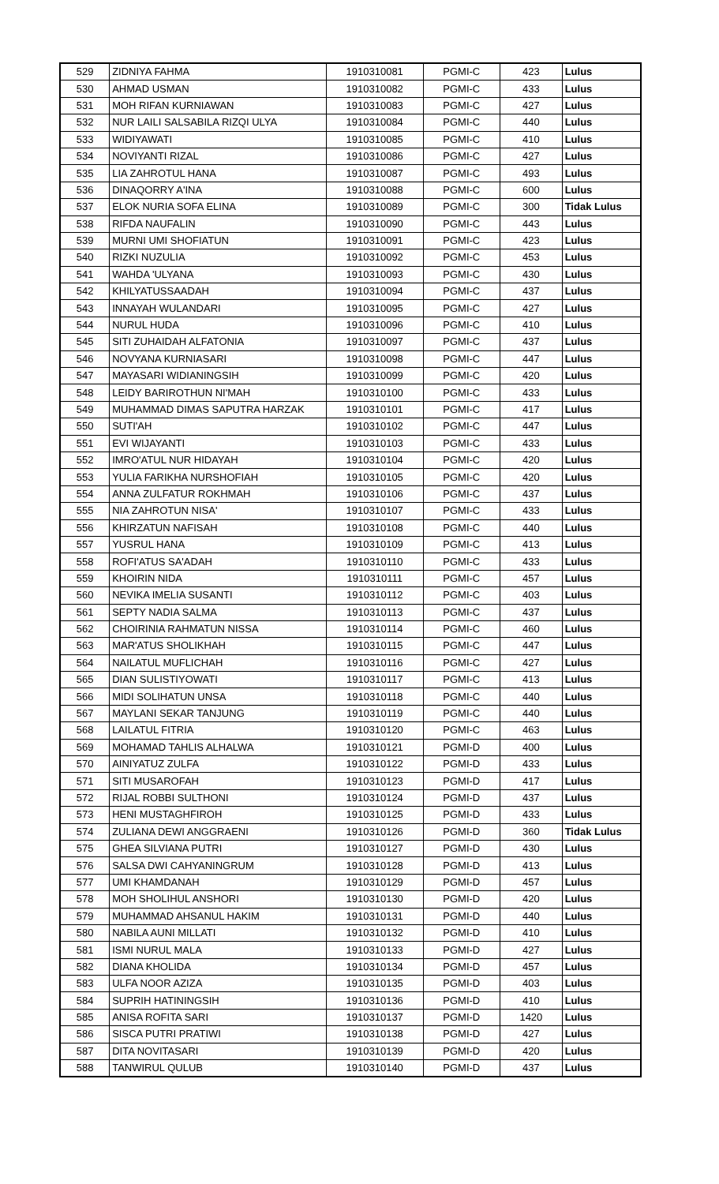| 529 | ZIDNIYA FAHMA | 1910310081 | PGMI-C | 423 | Lulus |
| 530 | AHMAD USMAN | 1910310082 | PGMI-C | 433 | Lulus |
| 531 | MOH RIFAN KURNIAWAN | 1910310083 | PGMI-C | 427 | Lulus |
| 532 | NUR LAILI SALSABILA RIZQI ULYA | 1910310084 | PGMI-C | 440 | Lulus |
| 533 | WIDIYAWATI | 1910310085 | PGMI-C | 410 | Lulus |
| 534 | NOVIYANTI RIZAL | 1910310086 | PGMI-C | 427 | Lulus |
| 535 | LIA ZAHROTUL HANA | 1910310087 | PGMI-C | 493 | Lulus |
| 536 | DINAQORRY A'INA | 1910310088 | PGMI-C | 600 | Lulus |
| 537 | ELOK NURIA SOFA ELINA | 1910310089 | PGMI-C | 300 | Tidak Lulus |
| 538 | RIFDA NAUFALIN | 1910310090 | PGMI-C | 443 | Lulus |
| 539 | MURNI UMI SHOFIATUN | 1910310091 | PGMI-C | 423 | Lulus |
| 540 | RIZKI NUZULIA | 1910310092 | PGMI-C | 453 | Lulus |
| 541 | WAHDA 'ULYANA | 1910310093 | PGMI-C | 430 | Lulus |
| 542 | KHILYATUSSAADAH | 1910310094 | PGMI-C | 437 | Lulus |
| 543 | INNAYAH WULANDARI | 1910310095 | PGMI-C | 427 | Lulus |
| 544 | NURUL HUDA | 1910310096 | PGMI-C | 410 | Lulus |
| 545 | SITI ZUHAIDAH ALFATONIA | 1910310097 | PGMI-C | 437 | Lulus |
| 546 | NOVYANA KURNIASARI | 1910310098 | PGMI-C | 447 | Lulus |
| 547 | MAYASARI WIDIANINGSIH | 1910310099 | PGMI-C | 420 | Lulus |
| 548 | LEIDY BARIROTHUN NI'MAH | 1910310100 | PGMI-C | 433 | Lulus |
| 549 | MUHAMMAD DIMAS SAPUTRA HARZAK | 1910310101 | PGMI-C | 417 | Lulus |
| 550 | SUTI'AH | 1910310102 | PGMI-C | 447 | Lulus |
| 551 | EVI WIJAYANTI | 1910310103 | PGMI-C | 433 | Lulus |
| 552 | IMRO'ATUL NUR HIDAYAH | 1910310104 | PGMI-C | 420 | Lulus |
| 553 | YULIA FARIKHA NURSHOFIAH | 1910310105 | PGMI-C | 420 | Lulus |
| 554 | ANNA ZULFATUR ROKHMAH | 1910310106 | PGMI-C | 437 | Lulus |
| 555 | NIA ZAHROTUN NISA' | 1910310107 | PGMI-C | 433 | Lulus |
| 556 | KHIRZATUN NAFISAH | 1910310108 | PGMI-C | 440 | Lulus |
| 557 | YUSRUL HANA | 1910310109 | PGMI-C | 413 | Lulus |
| 558 | ROFI'ATUS SA'ADAH | 1910310110 | PGMI-C | 433 | Lulus |
| 559 | KHOIRIN NIDA | 1910310111 | PGMI-C | 457 | Lulus |
| 560 | NEVIKA IMELIA SUSANTI | 1910310112 | PGMI-C | 403 | Lulus |
| 561 | SEPTY NADIA SALMA | 1910310113 | PGMI-C | 437 | Lulus |
| 562 | CHOIRINIA RAHMATUN NISSA | 1910310114 | PGMI-C | 460 | Lulus |
| 563 | MAR'ATUS SHOLIKHAH | 1910310115 | PGMI-C | 447 | Lulus |
| 564 | NAILATUL MUFLICHAH | 1910310116 | PGMI-C | 427 | Lulus |
| 565 | DIAN SULISTIYOWATI | 1910310117 | PGMI-C | 413 | Lulus |
| 566 | MIDI SOLIHATUN UNSA | 1910310118 | PGMI-C | 440 | Lulus |
| 567 | MAYLANI SEKAR TANJUNG | 1910310119 | PGMI-C | 440 | Lulus |
| 568 | LAILATUL FITRIA | 1910310120 | PGMI-C | 463 | Lulus |
| 569 | MOHAMAD TAHLIS ALHALWA | 1910310121 | PGMI-D | 400 | Lulus |
| 570 | AINIYATUZ ZULFA | 1910310122 | PGMI-D | 433 | Lulus |
| 571 | SITI MUSAROFAH | 1910310123 | PGMI-D | 417 | Lulus |
| 572 | RIJAL ROBBI SULTHONI | 1910310124 | PGMI-D | 437 | Lulus |
| 573 | HENI MUSTAGHFIROH | 1910310125 | PGMI-D | 433 | Lulus |
| 574 | ZULIANA DEWI ANGGRAENI | 1910310126 | PGMI-D | 360 | Tidak Lulus |
| 575 | GHEA SILVIANA PUTRI | 1910310127 | PGMI-D | 430 | Lulus |
| 576 | SALSA DWI CAHYANINGRUM | 1910310128 | PGMI-D | 413 | Lulus |
| 577 | UMI KHAMDANAH | 1910310129 | PGMI-D | 457 | Lulus |
| 578 | MOH SHOLIHUL ANSHORI | 1910310130 | PGMI-D | 420 | Lulus |
| 579 | MUHAMMAD AHSANUL HAKIM | 1910310131 | PGMI-D | 440 | Lulus |
| 580 | NABILA AUNI MILLATI | 1910310132 | PGMI-D | 410 | Lulus |
| 581 | ISMI NURUL MALA | 1910310133 | PGMI-D | 427 | Lulus |
| 582 | DIANA KHOLIDA | 1910310134 | PGMI-D | 457 | Lulus |
| 583 | ULFA NOOR AZIZA | 1910310135 | PGMI-D | 403 | Lulus |
| 584 | SUPRIH HATININGSIH | 1910310136 | PGMI-D | 410 | Lulus |
| 585 | ANISA ROFITA SARI | 1910310137 | PGMI-D | 1420 | Lulus |
| 586 | SISCA PUTRI PRATIWI | 1910310138 | PGMI-D | 427 | Lulus |
| 587 | DITA NOVITASARI | 1910310139 | PGMI-D | 420 | Lulus |
| 588 | TANWIRUL QULUB | 1910310140 | PGMI-D | 437 | Lulus |